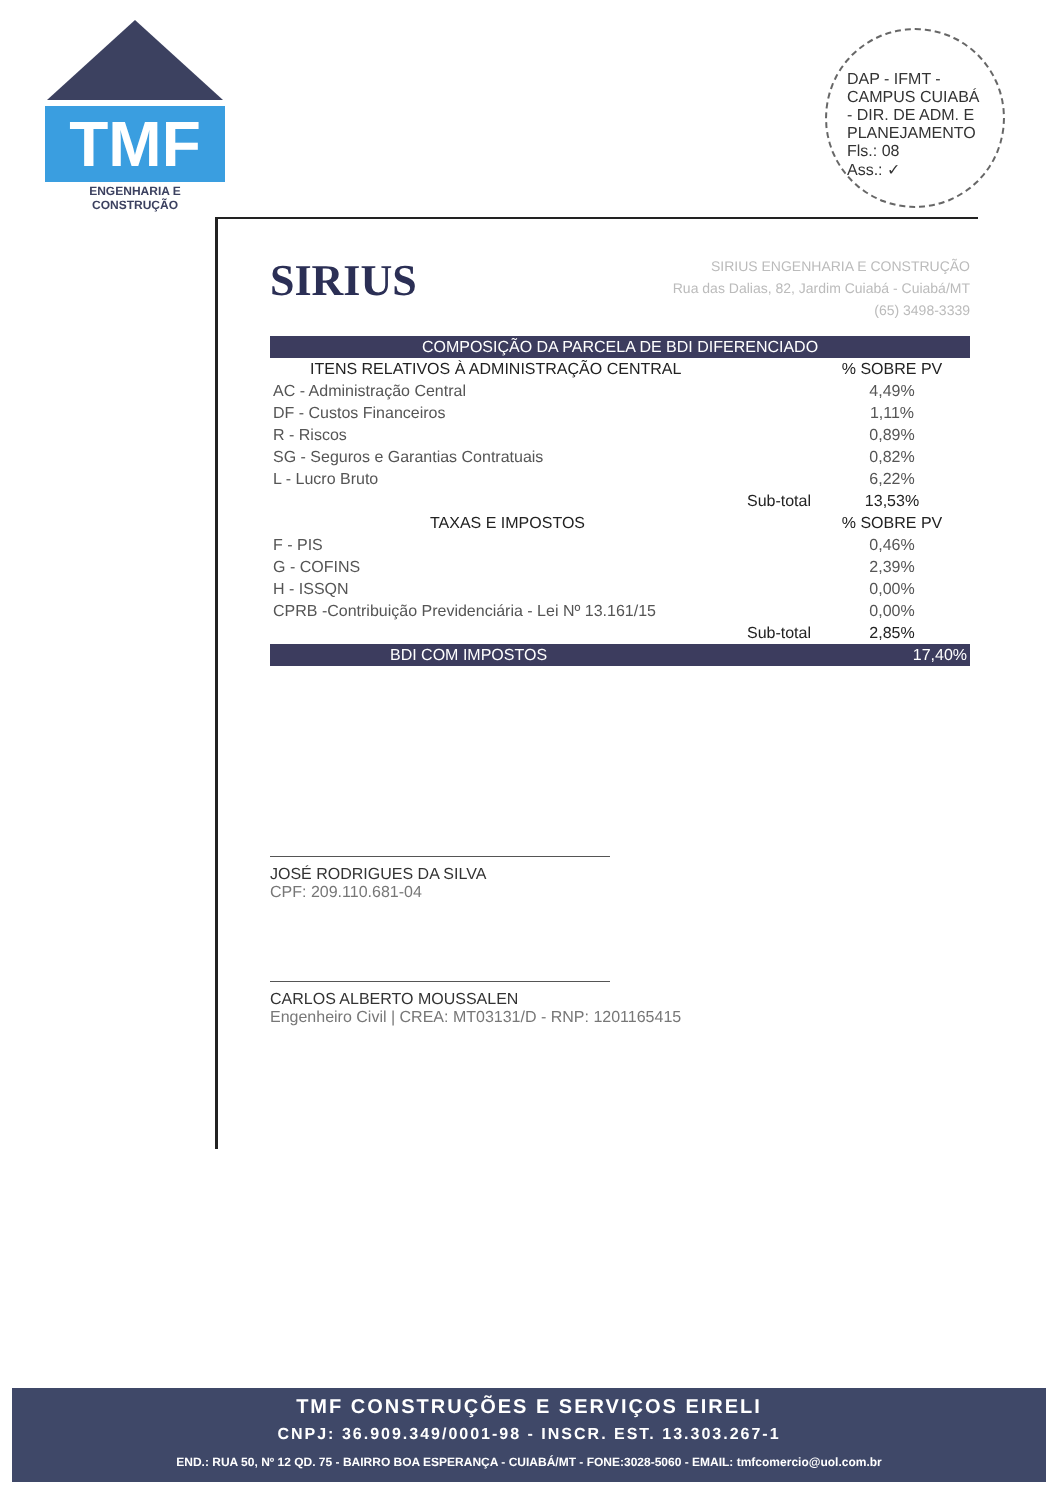TMF
ENGENHARIA E CONSTRUÇÃO
DAP - IFMT - CAMPUS CUIABÁ - DIR. DE ADM. E PLANEJAMENTO
Fls.: 08
Ass.: ✓
SIRIUS ENGENHARIA E CONSTRUÇÃO
Rua das Dalias, 82, Jardim Cuiabá - Cuiabá/MT
(65) 3498-3339
SIRIUS
| COMPOSIÇÃO DA PARCELA DE BDI DIFERENCIADO | | |
| ITENS RELATIVOS À ADMINISTRAÇÃO CENTRAL | | % SOBRE PV |
| AC - Administração Central | | 4,49% |
| DF - Custos Financeiros | | 1,11% |
| R - Riscos | | 0,89% |
| SG - Seguros e Garantias Contratuais | | 0,82% |
| L - Lucro Bruto | | 6,22% |
| | Sub-total | 13,53% |
| TAXAS E IMPOSTOS | | % SOBRE PV |
| F - PIS | | 0,46% |
| G - COFINS | | 2,39% |
| H - ISSQN | | 0,00% |
| CPRB -Contribuição Previdenciária - Lei Nº 13.161/15 | | 0,00% |
| | Sub-total | 2,85% |
| BDI COM IMPOSTOS | | 17,40% |
JOSÉ RODRIGUES DA SILVA
CPF: 209.110.681-04
CARLOS ALBERTO MOUSSALEN
Engenheiro Civil | CREA: MT03131/D - RNP: 1201165415
TMF CONSTRUÇÕES E SERVIÇOS EIRELI
CNPJ: 36.909.349/0001-98 - INSCR. EST. 13.303.267-1
END.: RUA 50, Nº 12 QD. 75 - BAIRRO BOA ESPERANÇA - CUIABÁ/MT - FONE:3028-5060 - EMAIL: tmfcomercio@uol.com.br